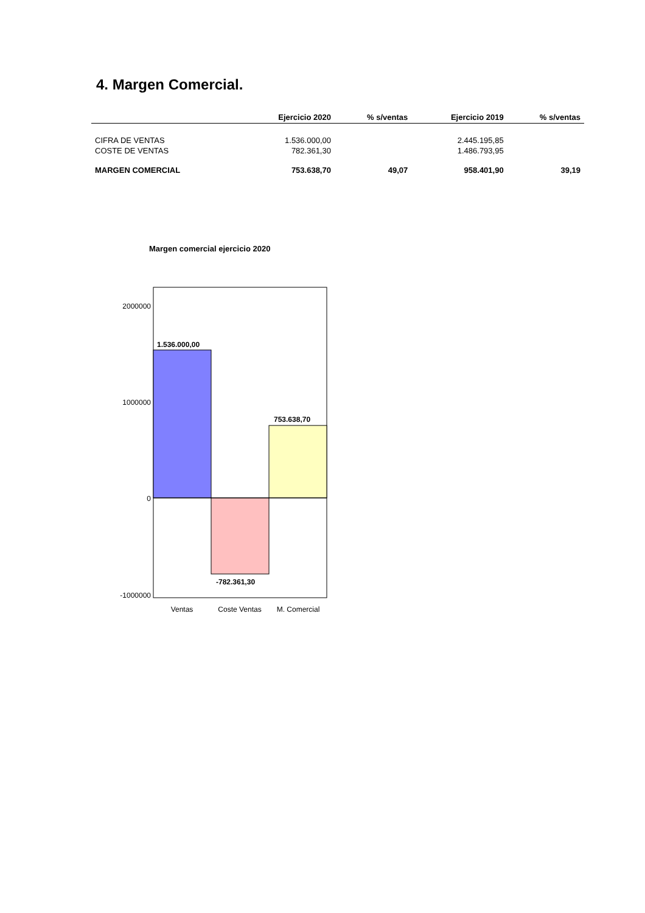4. Margen Comercial.
| | Ejercicio 2020 | % s/ventas | Ejercicio 2019 | % s/ventas |
| --- | --- | --- | --- | --- |
| CIFRA DE VENTAS | 1.536.000,00 | | 2.445.195,85 | |
| COSTE DE VENTAS | 782.361,30 | | 1.486.793,95 | |
| MARGEN COMERCIAL | 753.638,70 | 49,07 | 958.401,90 | 39,19 |
Margen comercial ejercicio 2020
2000000
1000000
0
-1000000
1.536.000,00
-782.361,30
753.638,70
Ventas
Coste Ventas
M. Comercial